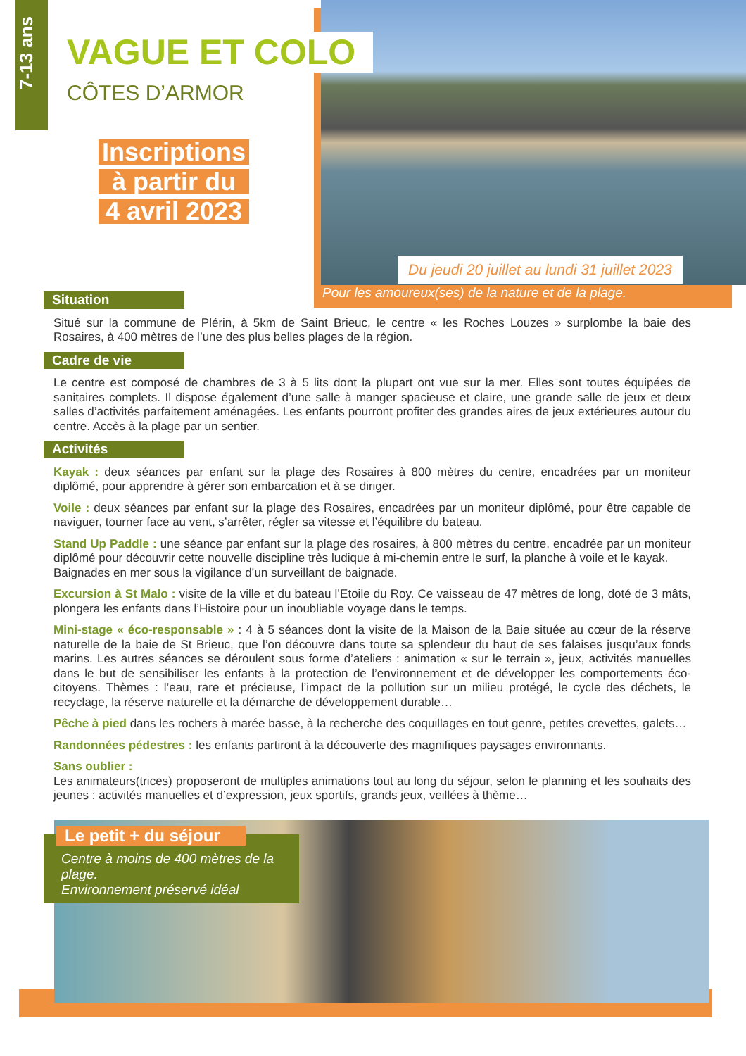7-13 ans
VAGUE ET COLO
CÔTES D’ARMOR
Inscriptions
à partir du
4 avril 2023
Du jeudi 20 juillet au lundi 31 juillet 2023
Pour les amoureux(ses) de la nature et de la plage.
Situation
Situé sur la commune de Plérin, à 5km de Saint Brieuc, le centre « les Roches Louzes » surplombe la baie des Rosaires, à 400 mètres de l’une des plus belles plages de la région.
Cadre de vie
Le centre est composé de chambres de 3 à 5 lits dont la plupart ont vue sur la mer. Elles sont toutes équipées de sanitaires complets. Il dispose également d’une salle à manger spacieuse et claire, une grande salle de jeux et deux salles d’activités parfaitement aménagées. Les enfants pourront profiter des grandes aires de jeux extérieures autour du centre. Accès à la plage par un sentier.
Activités
Kayak : deux séances par enfant sur la plage des Rosaires à 800 mètres du centre, encadrées par un moniteur diplômé, pour apprendre à gérer son embarcation et à se diriger.
Voile : deux séances par enfant sur la plage des Rosaires, encadrées par un moniteur diplômé, pour être capable de naviguer, tourner face au vent, s’arrêter, régler sa vitesse et l’équilibre du bateau.
Stand Up Paddle : une séance par enfant sur la plage des rosaires, à 800 mètres du centre, encadrée par un moniteur diplômé pour découvrir cette nouvelle discipline très ludique à mi-chemin entre le surf, la planche à voile et le kayak.
Baignades en mer sous la vigilance d’un surveillant de baignade.
Excursion à St Malo : visite de la ville et du bateau l’Etoile du Roy. Ce vaisseau de 47 mètres de long, doté de 3 mâts, plongera les enfants dans l’Histoire pour un inoubliable voyage dans le temps.
Mini-stage « éco-responsable » : 4 à 5 séances dont la visite de la Maison de la Baie située au cœur de la réserve naturelle de la baie de St Brieuc, que l’on découvre dans toute sa splendeur du haut de ses falaises jusqu’aux fonds marins. Les autres séances se déroulent sous forme d’ateliers : animation « sur le terrain », jeux, activités manuelles dans le but de sensibiliser les enfants à la protection de l’environnement et de développer les comportements éco-citoyens. Thèmes : l’eau, rare et précieuse, l’impact de la pollution sur un milieu protégé, le cycle des déchets, le recyclage, la réserve naturelle et la démarche de développement durable…
Pêche à pied dans les rochers à marée basse, à la recherche des coquillages en tout genre, petites crevettes, galets…
Randonnées pédestres : les enfants partiront à la découverte des magnifiques paysages environnants.
Sans oublier :
Les animateurs(trices) proposeront de multiples animations tout au long du séjour, selon le planning et les souhaits des jeunes : activités manuelles et d’expression, jeux sportifs, grands jeux, veillées à thème…
Le petit + du séjour
Centre à moins de 400 mètres de la plage.
Environnement préservé idéal